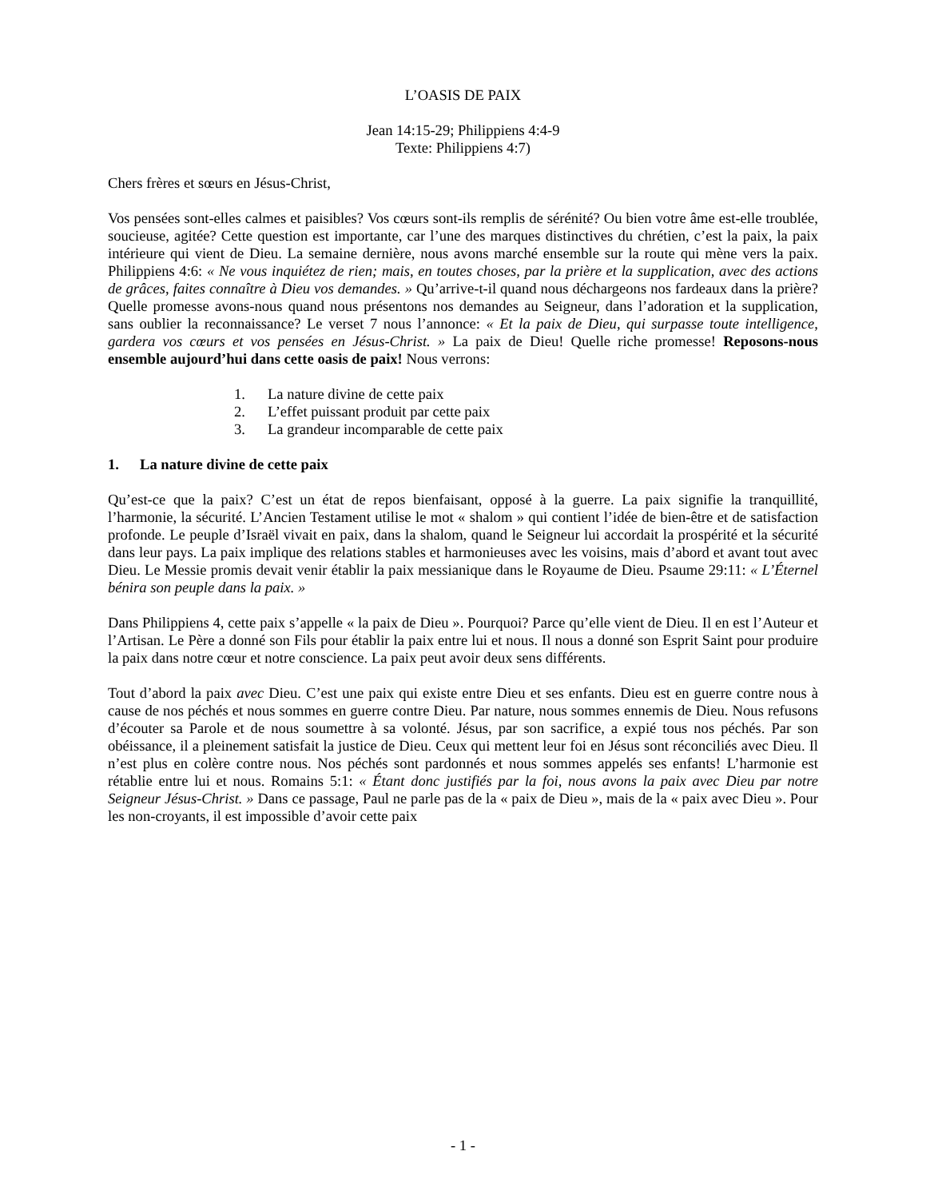L’OASIS DE PAIX
Jean 14:15-29; Philippiens 4:4-9
Texte: Philippiens 4:7)
Chers frères et sœurs en Jésus-Christ,
Vos pensées sont-elles calmes et paisibles? Vos cœurs sont-ils remplis de sérénité? Ou bien votre âme est-elle troublée, soucieuse, agitée? Cette question est importante, car l’une des marques distinctives du chrétien, c’est la paix, la paix intérieure qui vient de Dieu. La semaine dernière, nous avons marché ensemble sur la route qui mène vers la paix. Philippiens 4:6: « Ne vous inquiétez de rien; mais, en toutes choses, par la prière et la supplication, avec des actions de grâces, faites connaître à Dieu vos demandes. » Qu’arrive-t-il quand nous déchargeons nos fardeaux dans la prière? Quelle promesse avons-nous quand nous présentons nos demandes au Seigneur, dans l’adoration et la supplication, sans oublier la reconnaissance? Le verset 7 nous l’annonce: « Et la paix de Dieu, qui surpasse toute intelligence, gardera vos cœurs et vos pensées en Jésus-Christ. » La paix de Dieu! Quelle riche promesse! Reposons-nous ensemble aujourd’hui dans cette oasis de paix! Nous verrons:
1. La nature divine de cette paix
2. L’effet puissant produit par cette paix
3. La grandeur incomparable de cette paix
1. La nature divine de cette paix
Qu’est-ce que la paix? C’est un état de repos bienfaisant, opposé à la guerre. La paix signifie la tranquillité, l’harmonie, la sécurité. L’Ancien Testament utilise le mot « shalom » qui contient l’idée de bien-être et de satisfaction profonde. Le peuple d’Israël vivait en paix, dans la shalom, quand le Seigneur lui accordait la prospérité et la sécurité dans leur pays. La paix implique des relations stables et harmonieuses avec les voisins, mais d’abord et avant tout avec Dieu. Le Messie promis devait venir établir la paix messianique dans le Royaume de Dieu. Psaume 29:11: « L’Éternel bénira son peuple dans la paix. »
Dans Philippiens 4, cette paix s’appelle « la paix de Dieu ». Pourquoi? Parce qu’elle vient de Dieu. Il en est l’Auteur et l’Artisan. Le Père a donné son Fils pour établir la paix entre lui et nous. Il nous a donné son Esprit Saint pour produire la paix dans notre cœur et notre conscience. La paix peut avoir deux sens différents.
Tout d’abord la paix avec Dieu. C’est une paix qui existe entre Dieu et ses enfants. Dieu est en guerre contre nous à cause de nos péchés et nous sommes en guerre contre Dieu. Par nature, nous sommes ennemis de Dieu. Nous refusons d’écouter sa Parole et de nous soumettre à sa volonté. Jésus, par son sacrifice, a expié tous nos péchés. Par son obéissance, il a pleinement satisfait la justice de Dieu. Ceux qui mettent leur foi en Jésus sont réconciliés avec Dieu. Il n’est plus en colère contre nous. Nos péchés sont pardonnés et nous sommes appelés ses enfants! L’harmonie est rétablie entre lui et nous. Romains 5:1: « Étant donc justifiés par la foi, nous avons la paix avec Dieu par notre Seigneur Jésus-Christ. » Dans ce passage, Paul ne parle pas de la « paix de Dieu », mais de la « paix avec Dieu ». Pour les non-croyants, il est impossible d’avoir cette paix
- 1 -